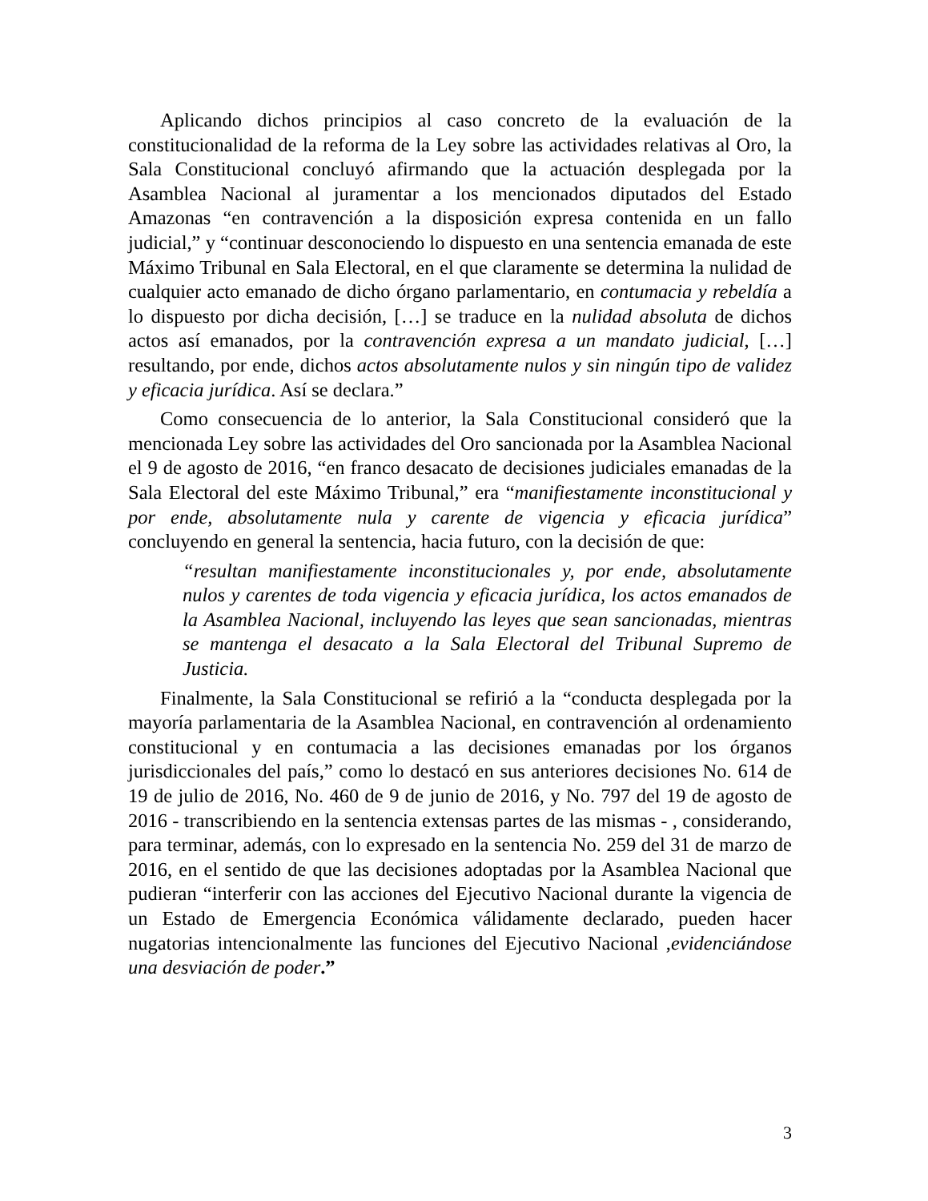Aplicando dichos principios al caso concreto de la evaluación de la constitucionalidad de la reforma de la Ley sobre las actividades relativas al Oro, la Sala Constitucional concluyó afirmando que la actuación desplegada por la Asamblea Nacional al juramentar a los mencionados diputados del Estado Amazonas “en contravención a la disposición expresa contenida en un fallo judicial,” y “continuar desconociendo lo dispuesto en una sentencia emanada de este Máximo Tribunal en Sala Electoral, en el que claramente se determina la nulidad de cualquier acto emanado de dicho órgano parlamentario, en contumacia y rebeldía a lo dispuesto por dicha decisión, […] se traduce en la nulidad absoluta de dichos actos así emanados, por la contravención expresa a un mandato judicial, […] resultando, por ende, dichos actos absolutamente nulos y sin ningún tipo de validez y eficacia jurídica. Así se declara.”
Como consecuencia de lo anterior, la Sala Constitucional consideró que la mencionada Ley sobre las actividades del Oro sancionada por la Asamblea Nacional el 9 de agosto de 2016, “en franco desacato de decisiones judiciales emanadas de la Sala Electoral del este Máximo Tribunal,” era “manifiestamente inconstitucional y por ende, absolutamente nula y carente de vigencia y eficacia jurídica” concluyendo en general la sentencia, hacia futuro, con la decisión de que:
“resultan manifiestamente inconstitucionales y, por ende, absolutamente nulos y carentes de toda vigencia y eficacia jurídica, los actos emanados de la Asamblea Nacional, incluyendo las leyes que sean sancionadas, mientras se mantenga el desacato a la Sala Electoral del Tribunal Supremo de Justicia.
Finalmente, la Sala Constitucional se refirió a la “conducta desplegada por la mayoría parlamentaria de la Asamblea Nacional, en contravención al ordenamiento constitucional y en contumacia a las decisiones emanadas por los órganos jurisdiccionales del país,” como lo destacó en sus anteriores decisiones No. 614 de 19 de julio de 2016, No. 460 de 9 de junio de 2016, y No. 797 del 19 de agosto de 2016 - transcribiendo en la sentencia extensas partes de las mismas - , considerando, para terminar, además, con lo expresado en la sentencia No. 259 del 31 de marzo de 2016, en el sentido de que las decisiones adoptadas por la Asamblea Nacional que pudieran “interferir con las acciones del Ejecutivo Nacional durante la vigencia de un Estado de Emergencia Económica válidamente declarado, pueden hacer nugatorias intencionalmente las funciones del Ejecutivo Nacional ,evidenciándose una desviación de poder.”
3